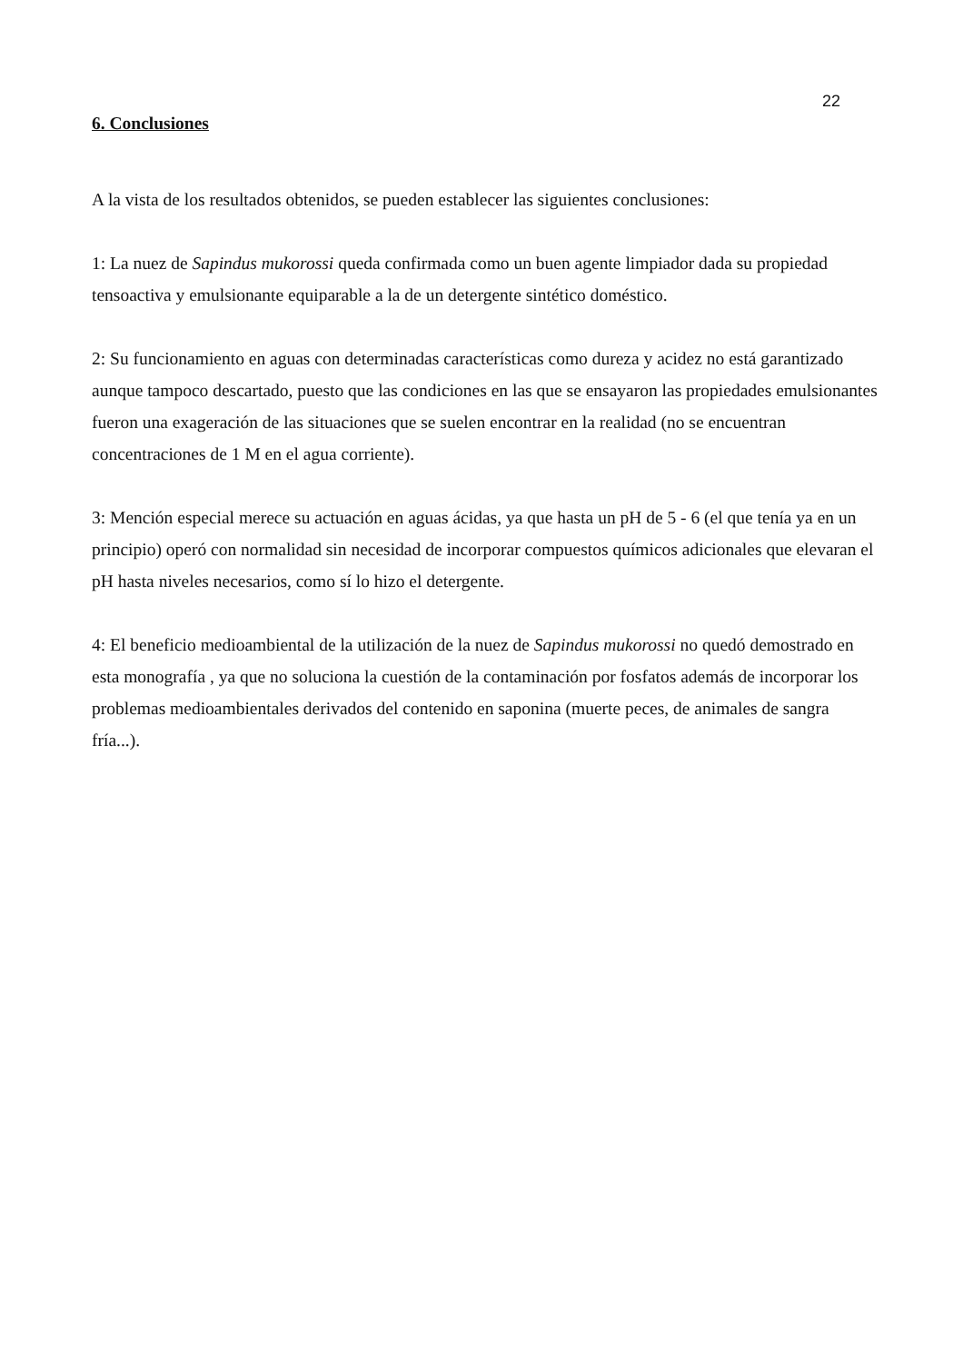22
6. Conclusiones
A la vista de los resultados obtenidos, se pueden establecer las siguientes conclusiones:
1: La nuez de Sapindus mukorossi queda confirmada como un buen agente limpiador dada su propiedad tensoactiva y emulsionante equiparable a la de un detergente sintético doméstico.
2: Su funcionamiento en aguas con determinadas características como dureza y acidez no está garantizado aunque tampoco descartado, puesto que las condiciones en las que se ensayaron las propiedades emulsionantes fueron una exageración de las situaciones que se suelen encontrar en la realidad (no se encuentran concentraciones de 1 M en el agua corriente).
3: Mención especial merece su actuación en aguas ácidas, ya que hasta un pH de 5 - 6 (el que tenía ya en un principio) operó con normalidad sin necesidad de incorporar compuestos químicos adicionales que elevaran el pH hasta niveles necesarios, como sí lo hizo el detergente.
4: El beneficio medioambiental de la utilización de la nuez de Sapindus mukorossi no quedó demostrado en esta monografía , ya que no soluciona la cuestión de la contaminación por fosfatos además de incorporar los problemas medioambientales derivados del contenido en saponina (muerte peces, de animales de sangra fría...).